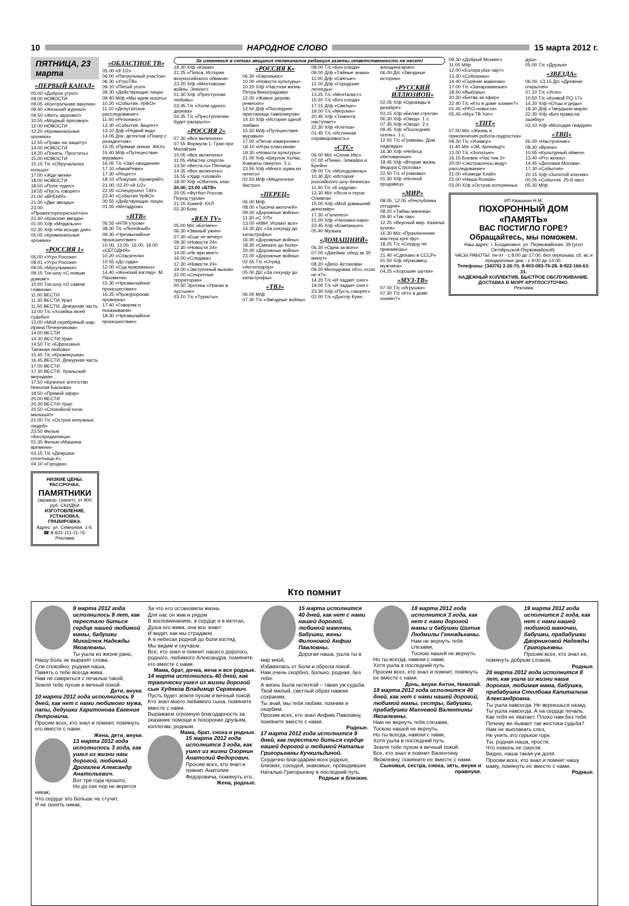10 НАРОДНОЕ СЛОВО 15 марта 2012 г.
ПЯТНИЦА, 23 марта
«ПЕРВЫЙ КАНАЛ»
05.00 «Доброе утро!»
09.00 НОВОСТИ
09.05 «Контрольная закупка»
09.40 «Женский журнал»
09.50 «Жить здорово!»
10.55 «Модный приговор»
12.00 НОВОСТИ
12.20 «Криминальные хроники»
12.55 «Право на защиту»
14.00 НОВОСТИ
14.20 «Понять. Простить»
15.00 НОВОСТИ
15.15 Т/с «Обручальное кольцо»
17.00 «Жди меня»
18.00 НОВОСТИ
18.50 «Поле чудес»
19.55 «Пусть говорят»
21.00 «ВРЕМЯ»
21.30 «Две звезды»
23.00 «Прожекторперисхилтон»
23.40 «Красная звезда»
01.00 Х/ф «Медальон»
02.35 Х/ф «На исходе дня»
05.05 «Криминальные хроники»
«РОССИЯ 1»
05.00 «Утро России»
08.41 «Утро России»
09.05 «Мусульмане»
09.15 Ток-шоу «С новым домом!»
10.00 Ток-шоу «О самом главном»
11.00 ВЕСТИ
11.30 ВЕСТИ-Урал
11.50 ВЕСТИ. Дежурная часть
12.00 Т/с «Хозяйка моей судьбы»
13.00 «Мой серебряный шар. Ирина Печерникова»
14.00 ВЕСТИ
14.30 ВЕСТИ-Урал
14.50 Т/с «Ефросинья. Таёжная любовь»
15.45 Т/с «Кровинушка»
16.45 ВЕСТИ. Дежурная часть
17.00 ВЕСТИ
17.30 ВЕСТИ. Уральский меридиан
17.50 «Брачное агентство Николая Баскова»
18.50 «Прямой эфир»
20.00 ВЕСТИ
20.30 ВЕСТИ-Урал
20.50 «Спокойной ночи, малыши!»
21.00 Т/с «Остров ненужных людей»
23.50 Фильм «Бесприданница»
01.35 Фильм «Машина времени»
03.15 Т/с «Девушка-сплетница-4»
04.10 «Городок»
НИЗКИЕ ЦЕНЫ. РАССРОЧКА.
ПАМЯТНИКИ
(мрамор, гранит); от 900 руб. СКИДКИ
ИЗГОТОВЛЕНИЕ, УСТАНОВКА, ГРАВИРОВКА.
Адрес: ул. Северная, 1-б. ☎ 8-922-111-11-76.
Реклама
«ОБЛАСТНОЕ ТВ»
05.00 «9 1/2»
06.00 «Патрульный участок»
06.30 «УтроТВ»
09.10 «Пятый угол»
09.30 «Действующие лица»
09.40 М/ф «Мы идем искать»
10.20 «События. УрФО»
11.10 «Депутатское расследование»
11.40 «Резонанс»
12.30 «События. Акцент»
13.10 Д/ф «Редкий вид»
14.05 Док. детектив «Покер с резидентом»
15.05 «Прямая линия. ЖКХ»
15.40 М/ф «Путешествие муравья»
16.05 Т/с «Зал ожидания»
17.10 «АвиаРевю»
17.30 «Рецепт»
18.10 «Покупая, проверяй!»
21.00, 02.20 «9 1/2»
22.05 «Спецпроект ТАУ»
23.40 «События УрФО»
00.55 «Действующие лица»
01.05 «Мегадром»
«НТВ»
05.55 «НТВ утром»
08.30 Т/с «Литейный»
09.30 «Чрезвычайное происшествие»
10.00, 13.00, 16.00, 19.00 «СЕГОДНЯ»
10.20 «Спасатели»
10.55 «До суда»
12.00 «Суд присяжных»
14.40 «Женский взгляд». М. Пахоменко
15.30 «Чрезвычайное происшествие»
16.25 «Прокурорская проверка»
17.40 «Говорим и показываем»
18.30 «Чрезвычайное происшествие»
За изменения в сетках вещания телеканалов редакция газеты ответственности не несет!
19.30 Х/ф «Казак»
21.25 «Попса. История всероссийского обмана»
23.20 Х/ф «Ментовские войны. Эпилог»
01.30 Х/ф «Преступная любовь»
03.45 Т/с «Холм одного дерева»
04.35 Т/с «Преступление будет раскрыто»
«РОССИЯ 2»
07.30 «Все включено»
07.55 Формула-1. Гран-при Малайзии
10.05 «Все включено»
11.05 «Мастер спорта»
13.50 «Вести.ru».Пятница
14.35 «Все включено»
16.55 «Удар головой»
18.00 Х/ф «Обитель зла»
20.00, 23.00 «БТВ»
20.05 «Футбол России. Перед туром»
21.25 Хоккей. КХЛ
02.30 Бокс
«REN TV»
05.00 М/с «Бэтмен»
06.30 «Званый ужин»
07.30 «Еще не вечер»
09.30 «Новости 24»
12.30 «Новости 24»
14.00 «Не ври мне!»
16.00 «Следаки»
17.30 «Новости 24»
19.00 «Экстренный вызов»
22.00 «Секретные территории»
00.50 Эротика «Ураган в пустыне»
03.10 Т/с «Туристы»
«РОССИЯ К»
06.30 «Евроньюс»
10.00 «Новости культуры»
10.20 Х/ф «Частная жизнь Петра Виноградова»
12.00 «Живое дерево ремесел»
12.50 Д/ф «Последнее пристанище тамплиеров»
14.10 Х/ф «История одной любви»
15.50 М/ф «Путешествие муравья»
17.00 «Пятое измерение»
18.10 «Игры классиков»
19.30 «Новости культуры»
21.00 Х/ф «Шерлок Холмс. Комнаты смерти». 5 с.
23.55 Х/ф «Много шума из ничего»
02.50 М/ф «Медленное бистро»
«ПЕРЕЦ»
06.00 М/ф
08.00 «Тысяча мелочей»
09.00 «Дорожные войны»
11.30 «С.У.П»
13.00 «КВН. Играют все»
14.30 Д/с «За секунду до катастрофы»
16.00 «Дорожные войны»
18.30 «Смешно до боли»
20.00 «Дорожные войны»
23.00 «Дорожные войны»
02.55 Т/с «Отряд «Антитеррор»
05.00 Д/с «За секунду до катастрофы»
«ТВ3»
06.00 М/ф
07.30 Т/с «Звездные войны»
08.00 Т/с «Без следа»
09.00 Д/ф «Тайные знаки»
11.00 Д/ф «Святые»
12.00 Д/ф «Городские легенды»
13.25 Т/с «Менталист»
15.20 Т/с «Без следа»
17.15 Д/ф «Святые»
19.00 Т/с «Мерлин»
20.45 Х/ф «Темнота наступает»
22.30 Х/ф «Клетка»
01.45 Т/с «Истинная справедливость»
«СТС»
06.00 М/с «Соник Икс»
07.00 «Пинки, Элмайра и Брейн»
09.00 Т/с «Молодожены»
10.30 Д/с «История российского шоу-бизнеса»
11.30 Т/с «6 кадров»
13.30 М/с «Ясон и герои Олимпа»
15.00 Х/ф «Мой домашний динозавр»
17.30 «Галилео»
21.00 Х/ф «Человек-паук»
23.45 Х/ф «Компаньон»
05.40 Музыка
«ДОМАШНИЙ»
06.30 «Одна за всех»
07.00 «Джейми: обед за 30 минут»
08.20 «Дело Астахова»
09.20 Мелодрама «Кто, если не я?»
14.20 Т/с «И падает снег»
19.00 Т/с «И падает снег»
23.30 Х/ф «Пусть говорят»
02.00 Т/с «Доктор Куин, женщина-врач»
06.00 Д/с «Звездные истории»
«РУССКИЙ ИЛЛЮЗИОН»
02.05 Х/ф «Однажды в декабре»
03.15 Х/ф «Белая стрела»
06.30 Х/ф «Овод». 1 с.
07.35 Х/ф «Овод». 2 с.
09.45 Х/ф «Последняя осень». 1 с.
12.50 Т/с «Громовы. Дом надежды»
16.30 Х/ф «Небеса обетованные»
18.45 Х/ф «Вторая жизнь Федора Строгова»
22.50 Т/с «Громовы»
01.30 Х/ф «Ночной продавец»
«МИР»
08.05, 12.05 «Республика сегодня»
08.20 «Тайны манежа»
09.40 «Тик-так»
12.25 «Вкусный мир. Казачья кухня»
16.30 М/с «Приключения мастера кунг-фу»
18.25 Т/с «Сердцу не прикажешь»
21.40 «Сделано в СССР»
01.50 Х/ф «Красавец-мужчина»
04.25 «Хорошие шутки»
«МУЗ-ТВ»
07.00 Т/с «Игрушки»
07.30 Т/с «Кто в доме хозяин?»
09.30 «Добрый Монинг»
11.05 М/ф
12.00 «Europa plus чарт»
13.30 «Соблазны»
14.40 «Горячие мамочки»
17.00 Т/с «Зачарованные»
18.50 «Выборы»
20.30 «Битва за эфир»
22.40 Т/с «Кто в доме хозяин?»
01.45 «PRO-новости»
05.45 «Муз-ТВ Хит»
«ТНТ»
07.00 М/с «Жизнь и приключения робота-подростка»
09.30 Т/с «Универ»
11.40 М/с «Эй, Арнольд!»
13.00 Т/с «Золотые»
16.15 Боевик «Час пик 2»
20.00 «Экстрасенсы ведут расследование»
21.00 «Комеди Клаб»
22.00 «Наша Russia»
03.00 Х/ф «Остров потерянных душ»
05.00 Т/с «Друзья»
«ЗВЕЗДА»
06.00, 13.15 Д/с «Древние открытия»
07.10 Т/с «Угон»
10.50 Т/с «Конвой PQ-17»
14.20 Х/ф «Отцы и деды»
18.30 Д/ф «Твердыни мира»
22.30 Х/ф «Без права на ошибку»
02.10 Х/ф «Молодая гвардия»
«ТВЦ»
06.00 «Настроение»
08.30 «Врачи»
10.55 «Культурный обмен»
13.40 «Pro жизнь»
14.45 «Деловая Москва»
17.30 «События»
20.15 Х/ф «Золотой ключик»
00.05 «События. 25-й час»
05.30 М/ф
ИП Квашнин Н.М.
ПОХОРОННЫЙ ДОМ «ПАМЯТЬ»
ВАС ПОСТИГЛО ГОРЕ?
Обращайтесь, мы поможем.
Наш адрес: г. Богданович, ул. Первомайская, 39 (угол Октябрьской-Первомайской).
ЧАСЫ РАБОТЫ: пн-пт - с 8:00 до 17:00, без перерыва, сб, вс и праздничные дни - с 9:00 до 14:00.
Телефоны: (34376) 2-26-70, 8-903-083-76-28, 8-922-166-63-31.
НАДЁЖНЫЙ КОЛЛЕКТИВ, БЫСТРОЕ ОБСЛУЖИВАНИЕ. ДОСТАВКА В МОРГ КРУГЛОСУТОЧНО.
Реклама
Кто помнит
9 марта 2012 года исполнилось 9 лет, как перестало биться сердце нашей любимой мамы, бабушки Михайлюк Надежды Яковлевны.
Ты ушла из жизни рано,
Нашу боль не выразят слова.
Спи спокойно, родная наша,
Память о тебе всегда жива.
Нам не смириться с печалью такой,
Земля тебе пухом и вечный покой.
Дети, внуки.
10 марта 2012 года исполнилось 9 дней, как нет с нами любимого мужа, папы, дедушки Харитонова Евгения Петровича.
Просим всех, кто знал и помнит, помянуть его вместе с нами.
Жена, дети, внуки.
13 марта 2012 года исполнилось 3 года, как ушел из жизни наш дорогой, любимый Дрогалев Александр Анатольевич.
Вот три года прошло,
Но до сих пор не верится никак,
Что сердце это больше не стучит,
И не понять никак,
За что его остановила жизнь.
Для нас он жив и рядом
В воспоминаниях, в сердце и в мечтах,
Душа его жива, она все знает
И видит, как мы страдаем.
А в небесах родной до боли взгляд
Мы видим и скучаем.
Все, кто знал и помнит нашего дорогого, родного, любимого Александра, помяните его вместе с нами.
Мама, брат, дочка, жена и все родные.
14 марта исполнилось 40 дней, как трагически ушел из жизни дорогой сын Худяков Владимир Сергеевич.
Пусть будет земля пухом и вечный покой.
Кто знал моего любимого сына, помяните вместе с нами.
Выражаем огромную благодарность за оказание помощи в похоронах друзьям, коллегам, родным.
Мама, брат, сноха и родные.
15 марта 2012 года исполнится 3 года, как ушел из жизни Озорнин Анатолий Федорович.
Просим всех, кто знал и помнит Анатолия Федоровича, помянуть его.
Жена, родные.
15 марта исполнится 40 дней, как нет с нами нашей дорогой, любимой мамочки, бабушки, жены Филоновой Анфии Павловны.
Дорогая наша, ушла ты в мир иной,
Избавилась от боли и обрела покой.
Нам очень скорбно, больно, родная, без тебя.
А жизнь была нелегкой – такая уж судьба.
Твой милый, светлый образ навеки сохраним,
Ты знай, мы тебя любим, помним и скорбим.
Просим всех, кто знал Анфию Павловну, помяните вместе с нами.
Родные.
17 марта 2012 года исполнится 9 дней, как перестало биться сердце нашей дорогой и любимой Натальи Григорьевны Кучкильдиной.
Сердечно благодарим всех родных, близких, соседей, знакомых, проводивших Наталью Григорьевну в последний путь.
Родные и близкие.
18 марта 2012 года исполнится 3 года, как нет с нами дорогой мамы и бабушки Шитик Людмилы Геннадьевны.
Нам не вернуть тебя слезами,
Тоскою нашей не вернуть.
Но ты всегда, навеки с нами,
Хотя ушла в последний путь.
Просим всех, кто знал и помнит, помянуть ее вместе с нами.
Дочь, внуки Антон, Николай.
18 марта 2012 года исполнится 40 дней, как нет с нами нашей дорогой, любимой мамы, сестры, бабушки, прабабушки Махневой Валентины Яковлевны.
Нам не вернуть тебя слезами,
Тоскою нашей не вернуть,
Но ты всегда, навеки с нами,
Хотя ушла в последний путь.
Земля тебе пухом и вечный покой.
Все, кто знал и помнит Валентину Яковлевну, помяните ее вместе с нами.
Сыновья, сестра, сноха, зять, внуки и правнуки.
19 марта 2012 года исполнится 2 года, как нет с нами нашей любимой мамочки, бабушки, прабабушки Дворниковой Надежды Григорьевны.
Просим всех, кто знал ее, помянуть добрым словом.
Родные.
20 марта 2012 года исполнится 8 лет, как ушла из жизни наша дорогая, любимая мама, бабушка, прабабушка Столбова Капиталина Александровна.
Ты ушла навсегда. Не вернешься назад.
Ты ушла навсегда. А на сердце печаль.
Как тебя не хватает. Плохо нам без тебя.
Почему же бывает так жестока судьба?
Нам не выплакать слез,
Не унять это горькое горе.
Ты, родная наша, прости,
Что помочь не смогли.
Видно, наша такая уж доля.
Просим всех, кто знал и помнит нашу маму, помянуть ее вместе с нами.
Родные.